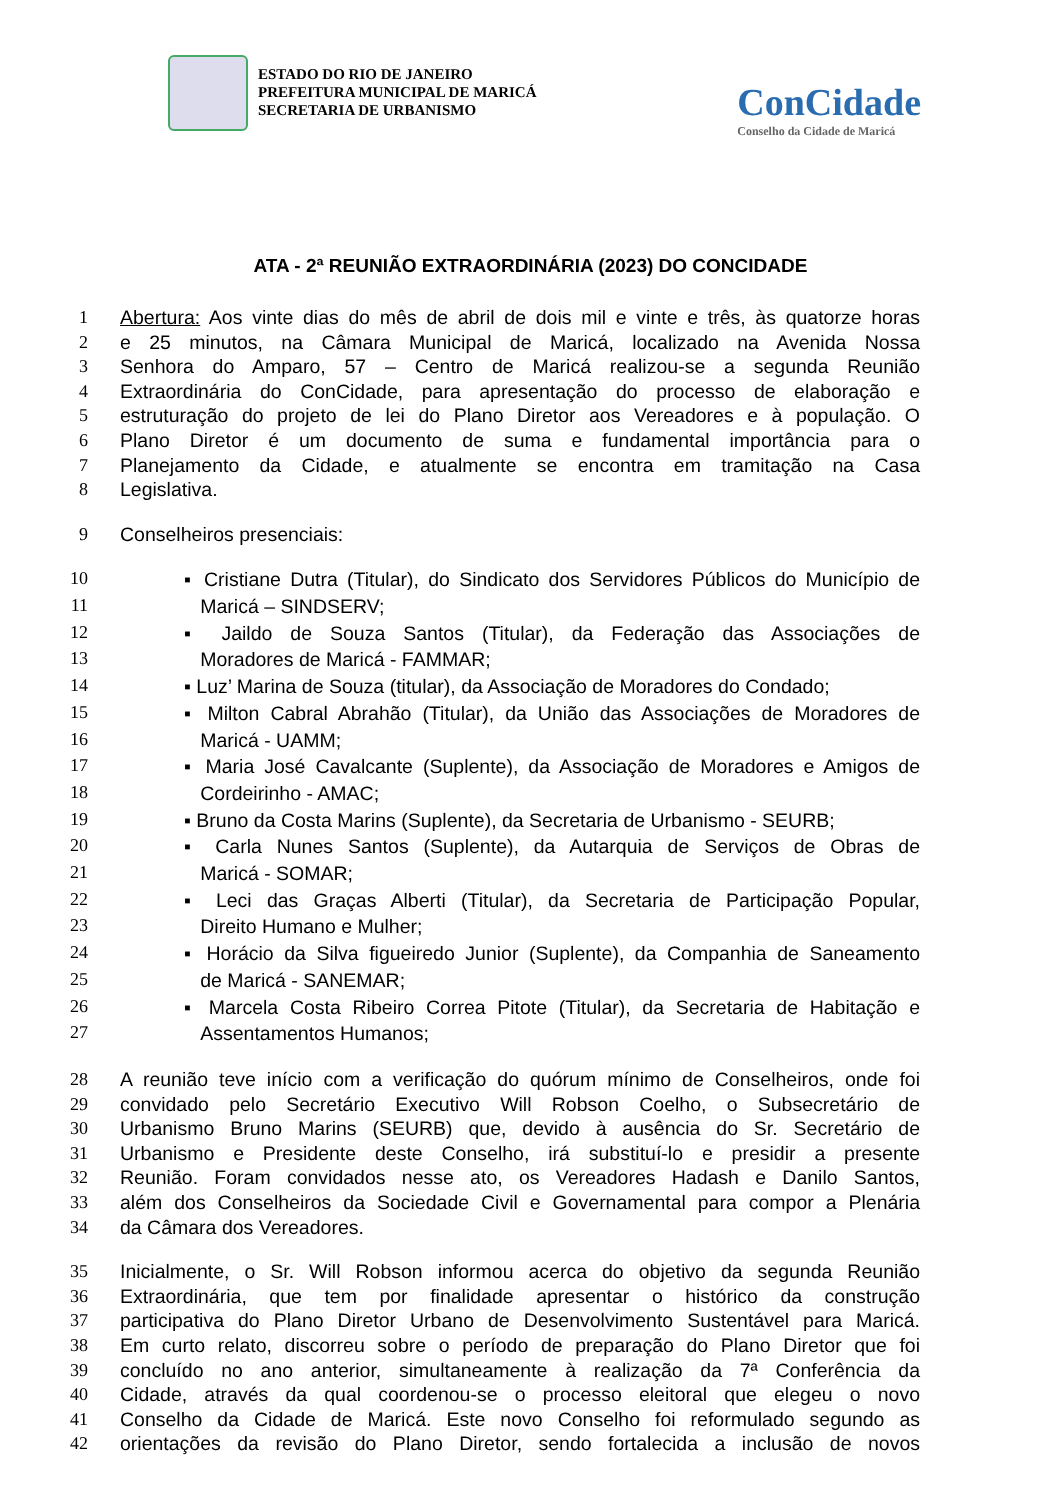ESTADO DO RIO DE JANEIRO
PREFEITURA MUNICIPAL DE MARICÁ
SECRETARIA DE URBANISMO
ConCidade
Conselho da Cidade de Maricá
ATA - 2ª REUNIÃO EXTRAORDINÁRIA (2023) DO CONCIDADE
1 Abertura: Aos vinte dias do mês de abril de dois mil e vinte e três, às quatorze horas
2 e 25 minutos, na Câmara Municipal de Maricá, localizado na Avenida Nossa
3 Senhora do Amparo, 57 – Centro de Maricá realizou-se a segunda Reunião
4 Extraordinária do ConCidade, para apresentação do processo de elaboração e
5 estruturação do projeto de lei do Plano Diretor aos Vereadores e à população. O
6 Plano Diretor é um documento de suma e fundamental importância para o
7 Planejamento da Cidade, e atualmente se encontra em tramitação na Casa
8 Legislativa.
9 Conselheiros presenciais:
10 ▪ Cristiane Dutra (Titular), do Sindicato dos Servidores Públicos do Município de
11 Maricá – SINDSERV;
12 ▪ Jaildo de Souza Santos (Titular), da Federação das Associações de
13 Moradores de Maricá - FAMMAR;
14 ▪ Luz’ Marina de Souza (titular), da Associação de Moradores do Condado;
15 ▪ Milton Cabral Abrahão (Titular), da União das Associações de Moradores de
16 Maricá - UAMM;
17 ▪ Maria José Cavalcante (Suplente), da Associação de Moradores e Amigos de
18 Cordeirinho - AMAC;
19 ▪ Bruno da Costa Marins (Suplente), da Secretaria de Urbanismo - SEURB;
20 ▪ Carla Nunes Santos (Suplente), da Autarquia de Serviços de Obras de
21 Maricá - SOMAR;
22 ▪ Leci das Graças Alberti (Titular), da Secretaria de Participação Popular,
23 Direito Humano e Mulher;
24 ▪ Horácio da Silva figueiredo Junior (Suplente), da Companhia de Saneamento
25 de Maricá - SANEMAR;
26 ▪ Marcela Costa Ribeiro Correa Pitote (Titular), da Secretaria de Habitação e
27 Assentamentos Humanos;
28 A reunião teve início com a verificação do quórum mínimo de Conselheiros, onde foi
29 convidado pelo Secretário Executivo Will Robson Coelho, o Subsecretário de
30 Urbanismo Bruno Marins (SEURB) que, devido à ausência do Sr. Secretário de
31 Urbanismo e Presidente deste Conselho, irá substituí-lo e presidir a presente
32 Reunião. Foram convidados nesse ato, os Vereadores Hadash e Danilo Santos,
33 além dos Conselheiros da Sociedade Civil e Governamental para compor a Plenária
34 da Câmara dos Vereadores.
35 Inicialmente, o Sr. Will Robson informou acerca do objetivo da segunda Reunião
36 Extraordinária, que tem por finalidade apresentar o histórico da construção
37 participativa do Plano Diretor Urbano de Desenvolvimento Sustentável para Maricá.
38 Em curto relato, discorreu sobre o período de preparação do Plano Diretor que foi
39 concluído no ano anterior, simultaneamente à realização da 7ª Conferência da
40 Cidade, através da qual coordenou-se o processo eleitoral que elegeu o novo
41 Conselho da Cidade de Maricá. Este novo Conselho foi reformulado segundo as
42 orientações da revisão do Plano Diretor, sendo fortalecida a inclusão de novos